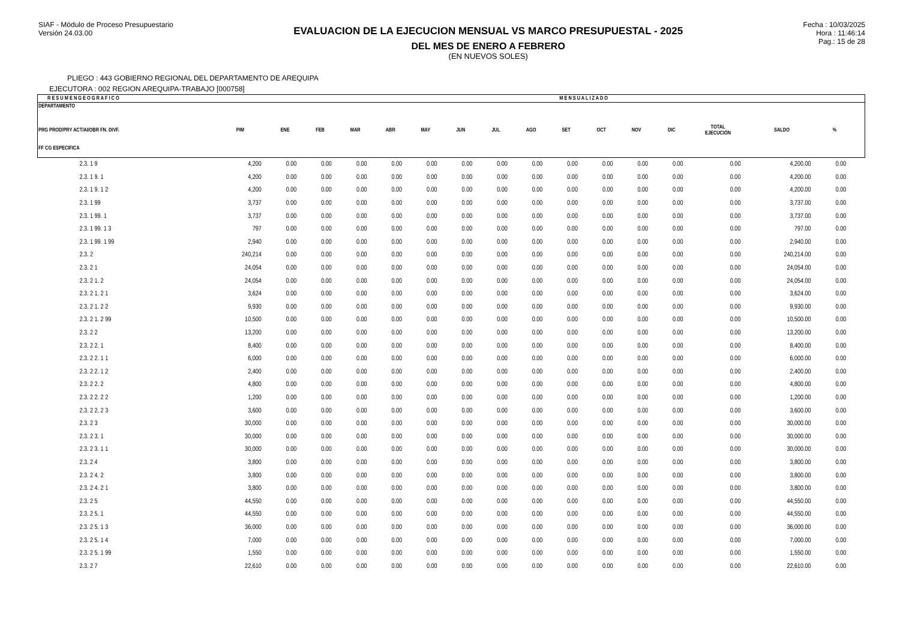SIAF - Módulo de Proceso Presupuestario
Versión 24.03.00
EVALUACION DE LA EJECUCION MENSUAL VS MARCO PRESUPUESTAL - 2025
DEL MES DE ENERO A FEBRERO
(EN NUEVOS SOLES)
Fecha : 10/03/2025
Hora : 11:46:14
Pag.: 15 de 28
PLIEGO : 443 GOBIERNO REGIONAL DEL DEPARTAMENTO DE AREQUIPA
EJECUTORA : 002 REGION AREQUIPA-TRABAJO [000758]
| R E S U M E N G E O G R A F I C O | | | M E N S U A L I Z A D O | | | | | | | | | | | | | | |
| --- | --- | --- | --- | --- | --- | --- | --- | --- | --- | --- | --- | --- | --- | --- | --- | --- | --- |
| DEPARTAMENTO PRG PROD/PRY ACT/AI/OBR FN. DIVF. FF CG ESPECIFICA | PIM | ENE | FEB | MAR | ABR | MAY | JUN | JUL | AGO | SET | OCT | NOV | DIC | TOTAL EJECUCIÓN | SALDO | % | |
| 2.3. 1 9 | 4,200 | 0.00 | 0.00 | 0.00 | 0.00 | 0.00 | 0.00 | 0.00 | 0.00 | 0.00 | 0.00 | 0.00 | 0.00 | 0.00 | 4,200.00 | 0.00 | |
| 2.3. 1 9. 1 | 4,200 | 0.00 | 0.00 | 0.00 | 0.00 | 0.00 | 0.00 | 0.00 | 0.00 | 0.00 | 0.00 | 0.00 | 0.00 | 0.00 | 4,200.00 | 0.00 | |
| 2.3. 1 9. 1 2 | 4,200 | 0.00 | 0.00 | 0.00 | 0.00 | 0.00 | 0.00 | 0.00 | 0.00 | 0.00 | 0.00 | 0.00 | 0.00 | 0.00 | 4,200.00 | 0.00 | |
| 2.3. 1 99 | 3,737 | 0.00 | 0.00 | 0.00 | 0.00 | 0.00 | 0.00 | 0.00 | 0.00 | 0.00 | 0.00 | 0.00 | 0.00 | 0.00 | 3,737.00 | 0.00 | |
| 2.3. 1 99. 1 | 3,737 | 0.00 | 0.00 | 0.00 | 0.00 | 0.00 | 0.00 | 0.00 | 0.00 | 0.00 | 0.00 | 0.00 | 0.00 | 0.00 | 3,737.00 | 0.00 | |
| 2.3. 1 99. 1 3 | 797 | 0.00 | 0.00 | 0.00 | 0.00 | 0.00 | 0.00 | 0.00 | 0.00 | 0.00 | 0.00 | 0.00 | 0.00 | 0.00 | 797.00 | 0.00 | |
| 2.3. 1 99. 1 99 | 2,940 | 0.00 | 0.00 | 0.00 | 0.00 | 0.00 | 0.00 | 0.00 | 0.00 | 0.00 | 0.00 | 0.00 | 0.00 | 0.00 | 2,940.00 | 0.00 | |
| 2.3. 2 | 240,214 | 0.00 | 0.00 | 0.00 | 0.00 | 0.00 | 0.00 | 0.00 | 0.00 | 0.00 | 0.00 | 0.00 | 0.00 | 0.00 | 240,214.00 | 0.00 | |
| 2.3. 2 1 | 24,054 | 0.00 | 0.00 | 0.00 | 0.00 | 0.00 | 0.00 | 0.00 | 0.00 | 0.00 | 0.00 | 0.00 | 0.00 | 0.00 | 24,054.00 | 0.00 | |
| 2.3. 2 1. 2 | 24,054 | 0.00 | 0.00 | 0.00 | 0.00 | 0.00 | 0.00 | 0.00 | 0.00 | 0.00 | 0.00 | 0.00 | 0.00 | 0.00 | 24,054.00 | 0.00 | |
| 2.3. 2 1. 2 1 | 3,624 | 0.00 | 0.00 | 0.00 | 0.00 | 0.00 | 0.00 | 0.00 | 0.00 | 0.00 | 0.00 | 0.00 | 0.00 | 0.00 | 3,624.00 | 0.00 | |
| 2.3. 2 1. 2 2 | 9,930 | 0.00 | 0.00 | 0.00 | 0.00 | 0.00 | 0.00 | 0.00 | 0.00 | 0.00 | 0.00 | 0.00 | 0.00 | 0.00 | 9,930.00 | 0.00 | |
| 2.3. 2 1. 2 99 | 10,500 | 0.00 | 0.00 | 0.00 | 0.00 | 0.00 | 0.00 | 0.00 | 0.00 | 0.00 | 0.00 | 0.00 | 0.00 | 0.00 | 10,500.00 | 0.00 | |
| 2.3. 2 2 | 13,200 | 0.00 | 0.00 | 0.00 | 0.00 | 0.00 | 0.00 | 0.00 | 0.00 | 0.00 | 0.00 | 0.00 | 0.00 | 0.00 | 13,200.00 | 0.00 | |
| 2.3. 2 2. 1 | 8,400 | 0.00 | 0.00 | 0.00 | 0.00 | 0.00 | 0.00 | 0.00 | 0.00 | 0.00 | 0.00 | 0.00 | 0.00 | 0.00 | 8,400.00 | 0.00 | |
| 2.3. 2 2. 1 1 | 6,000 | 0.00 | 0.00 | 0.00 | 0.00 | 0.00 | 0.00 | 0.00 | 0.00 | 0.00 | 0.00 | 0.00 | 0.00 | 0.00 | 6,000.00 | 0.00 | |
| 2.3. 2 2. 1 2 | 2,400 | 0.00 | 0.00 | 0.00 | 0.00 | 0.00 | 0.00 | 0.00 | 0.00 | 0.00 | 0.00 | 0.00 | 0.00 | 0.00 | 2,400.00 | 0.00 | |
| 2.3. 2 2. 2 | 4,800 | 0.00 | 0.00 | 0.00 | 0.00 | 0.00 | 0.00 | 0.00 | 0.00 | 0.00 | 0.00 | 0.00 | 0.00 | 0.00 | 4,800.00 | 0.00 | |
| 2.3. 2 2. 2 2 | 1,200 | 0.00 | 0.00 | 0.00 | 0.00 | 0.00 | 0.00 | 0.00 | 0.00 | 0.00 | 0.00 | 0.00 | 0.00 | 0.00 | 1,200.00 | 0.00 | |
| 2.3. 2 2. 2 3 | 3,600 | 0.00 | 0.00 | 0.00 | 0.00 | 0.00 | 0.00 | 0.00 | 0.00 | 0.00 | 0.00 | 0.00 | 0.00 | 0.00 | 3,600.00 | 0.00 | |
| 2.3. 2 3 | 30,000 | 0.00 | 0.00 | 0.00 | 0.00 | 0.00 | 0.00 | 0.00 | 0.00 | 0.00 | 0.00 | 0.00 | 0.00 | 0.00 | 30,000.00 | 0.00 | |
| 2.3. 2 3. 1 | 30,000 | 0.00 | 0.00 | 0.00 | 0.00 | 0.00 | 0.00 | 0.00 | 0.00 | 0.00 | 0.00 | 0.00 | 0.00 | 0.00 | 30,000.00 | 0.00 | |
| 2.3. 2 3. 1 1 | 30,000 | 0.00 | 0.00 | 0.00 | 0.00 | 0.00 | 0.00 | 0.00 | 0.00 | 0.00 | 0.00 | 0.00 | 0.00 | 0.00 | 30,000.00 | 0.00 | |
| 2.3. 2 4 | 3,800 | 0.00 | 0.00 | 0.00 | 0.00 | 0.00 | 0.00 | 0.00 | 0.00 | 0.00 | 0.00 | 0.00 | 0.00 | 0.00 | 3,800.00 | 0.00 | |
| 2.3. 2 4. 2 | 3,800 | 0.00 | 0.00 | 0.00 | 0.00 | 0.00 | 0.00 | 0.00 | 0.00 | 0.00 | 0.00 | 0.00 | 0.00 | 0.00 | 3,800.00 | 0.00 | |
| 2.3. 2 4. 2 1 | 3,800 | 0.00 | 0.00 | 0.00 | 0.00 | 0.00 | 0.00 | 0.00 | 0.00 | 0.00 | 0.00 | 0.00 | 0.00 | 0.00 | 3,800.00 | 0.00 | |
| 2.3. 2 5 | 44,550 | 0.00 | 0.00 | 0.00 | 0.00 | 0.00 | 0.00 | 0.00 | 0.00 | 0.00 | 0.00 | 0.00 | 0.00 | 0.00 | 44,550.00 | 0.00 | |
| 2.3. 2 5. 1 | 44,550 | 0.00 | 0.00 | 0.00 | 0.00 | 0.00 | 0.00 | 0.00 | 0.00 | 0.00 | 0.00 | 0.00 | 0.00 | 0.00 | 44,550.00 | 0.00 | |
| 2.3. 2 5. 1 3 | 36,000 | 0.00 | 0.00 | 0.00 | 0.00 | 0.00 | 0.00 | 0.00 | 0.00 | 0.00 | 0.00 | 0.00 | 0.00 | 0.00 | 36,000.00 | 0.00 | |
| 2.3. 2 5. 1 4 | 7,000 | 0.00 | 0.00 | 0.00 | 0.00 | 0.00 | 0.00 | 0.00 | 0.00 | 0.00 | 0.00 | 0.00 | 0.00 | 0.00 | 7,000.00 | 0.00 | |
| 2.3. 2 5. 1 99 | 1,550 | 0.00 | 0.00 | 0.00 | 0.00 | 0.00 | 0.00 | 0.00 | 0.00 | 0.00 | 0.00 | 0.00 | 0.00 | 0.00 | 1,550.00 | 0.00 | |
| 2.3. 2 7 | 22,610 | 0.00 | 0.00 | 0.00 | 0.00 | 0.00 | 0.00 | 0.00 | 0.00 | 0.00 | 0.00 | 0.00 | 0.00 | 0.00 | 22,610.00 | 0.00 | |